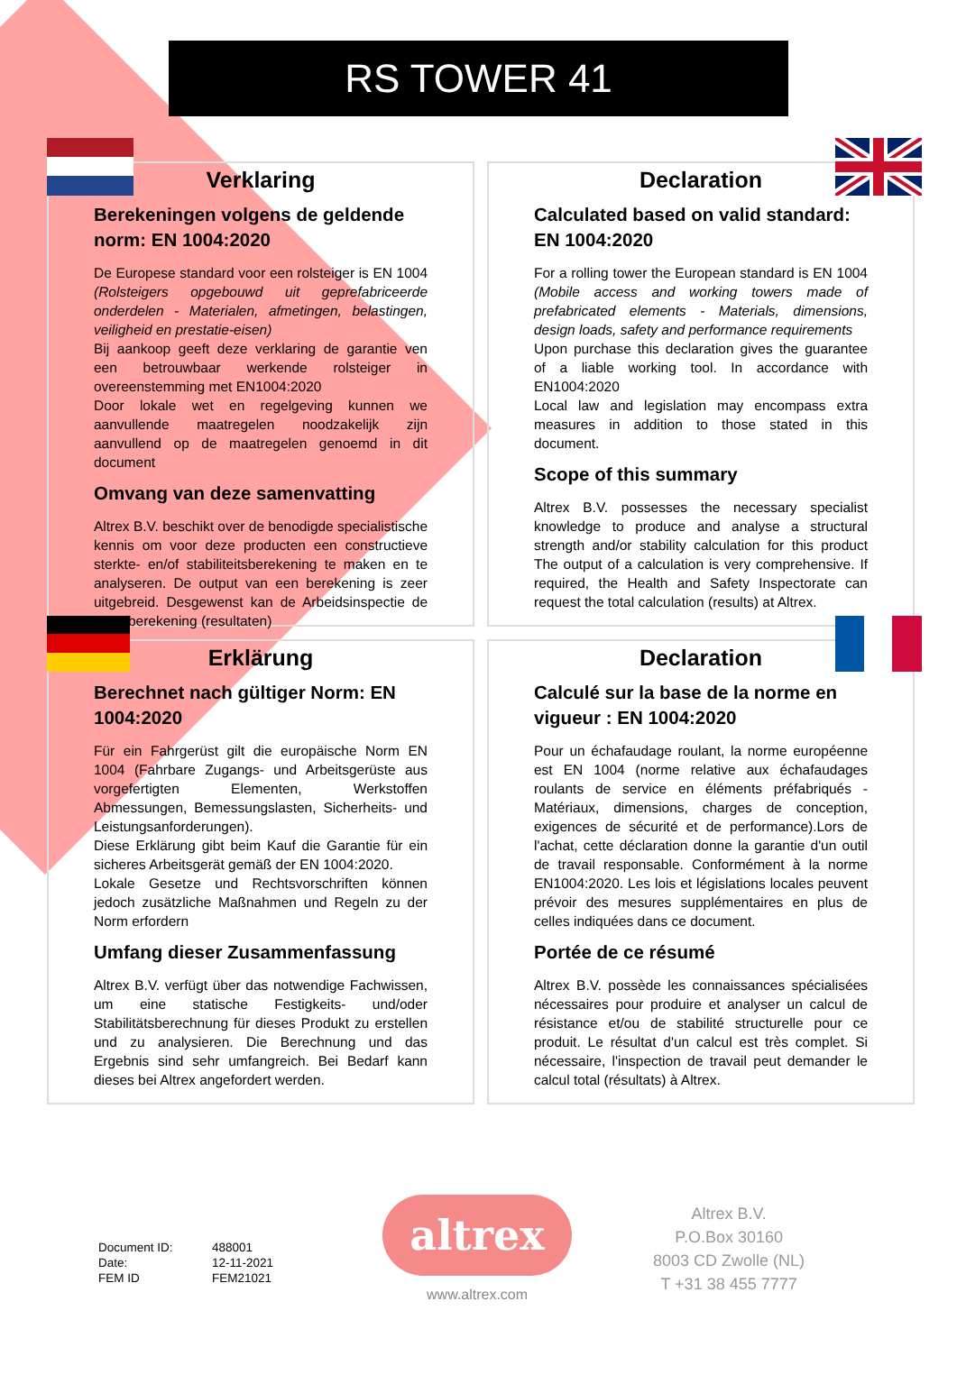RS TOWER 41
Verklaring
Berekeningen volgens de geldende norm: EN 1004:2020
De Europese standard voor een rolsteiger is EN 1004 (Rolsteigers opgebouwd uit geprefabriceerde onderdelen - Materialen, afmetingen, belastingen, veiligheid en prestatie-eisen)
Bij aankoop geeft deze verklaring de garantie ven een betrouwbaar werkende rolsteiger in overeenstemming met EN1004:2020
Door lokale wet en regelgeving kunnen we aanvullende maatregelen noodzakelijk zijn aanvullend op de maatregelen genoemd in dit document
Omvang van deze samenvatting
Altrex B.V. beschikt over de benodigde specialistische kennis om voor deze producten een constructieve sterkte- en/of stabiliteitsberekening te maken en te analyseren. De output van een berekening is zeer uitgebreid. Desgewenst kan de Arbeidsinspectie de totaalberekening (resultaten)
Declaration
Calculated based on valid standard: EN 1004:2020
For a rolling tower the European standard is EN 1004 (Mobile access and working towers made of prefabricated elements - Materials, dimensions, design loads, safety and performance requirements
Upon purchase this declaration gives the guarantee of a liable working tool. In accordance with EN1004:2020
Local law and legislation may encompass extra measures in addition to those stated in this document.
Scope of this summary
Altrex B.V. possesses the necessary specialist knowledge to produce and analyse a structural strength and/or stability calculation for this product The output of a calculation is very comprehensive. If required, the Health and Safety Inspectorate can request the total calculation (results) at Altrex.
Erklärung
Berechnet nach gültiger Norm: EN 1004:2020
Für ein Fahrgerüst gilt die europäische Norm EN 1004 (Fahrbare Zugangs- und Arbeitsgerüste aus vorgefertigten Elementen, Werkstoffen Abmessungen, Bemessungslasten, Sicherheits- und Leistungsanforderungen).
Diese Erklärung gibt beim Kauf die Garantie für ein sicheres Arbeitsgerät gemäß der EN 1004:2020.
Lokale Gesetze und Rechtsvorschriften können jedoch zusätzliche Maßnahmen und Regeln zu der Norm erfordern
Umfang dieser Zusammenfassung
Altrex B.V. verfügt über das notwendige Fachwissen, um eine statische Festigkeits- und/oder Stabilitätsberechnung für dieses Produkt zu erstellen und zu analysieren. Die Berechnung und das Ergebnis sind sehr umfangreich. Bei Bedarf kann dieses bei Altrex angefordert werden.
Declaration
Calculé sur la base de la norme en vigueur : EN 1004:2020
Pour un échafaudage roulant, la norme européenne est EN 1004 (norme relative aux échafaudages roulants de service en éléments préfabriqués - Matériaux, dimensions, charges de conception, exigences de sécurité et de performance).Lors de l'achat, cette déclaration donne la garantie d'un outil de travail responsable. Conformément à la norme EN1004:2020. Les lois et législations locales peuvent prévoir des mesures supplémentaires en plus de celles indiquées dans ce document.
Portée de ce résumé
Altrex B.V. possède les connaissances spécialisées nécessaires pour produire et analyser un calcul de résistance et/ou de stabilité structurelle pour ce produit. Le résultat d'un calcul est très complet. Si nécessaire, l'inspection de travail peut demander le calcul total (résultats) à Altrex.
| Document ID: | 488001 |
| Date: | 12-11-2021 |
| FEM ID | FEM21021 |
altrex
www.altrex.com
Altrex B.V.
P.O.Box 30160
8003 CD Zwolle (NL)
T +31 38 455 7777